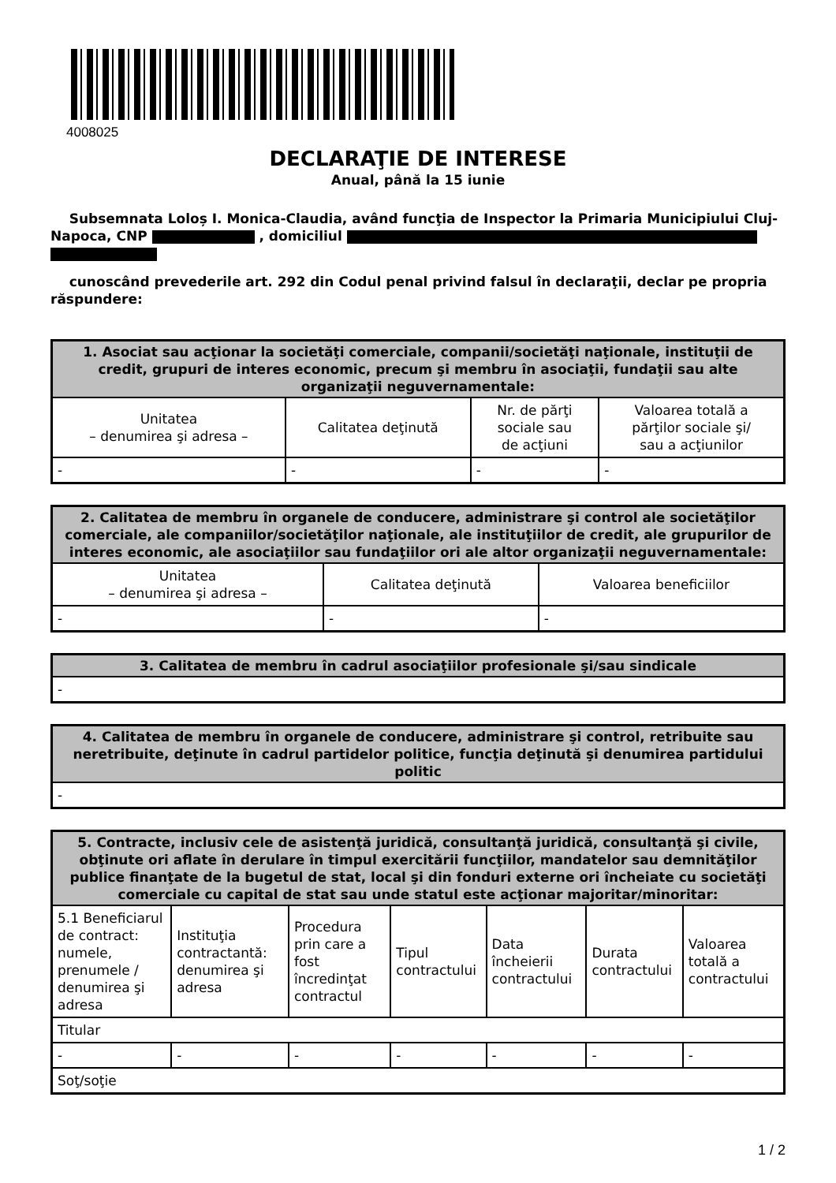4008025
DECLARAŢIE DE INTERESE
Anual, până la 15 iunie
Subsemnata Loloș I. Monica-Claudia, având funcţia de Inspector la Primaria Municipiului Cluj-Napoca, CNP , domiciliul
cunoscând prevederile art. 292 din Codul penal privind falsul în declaraţii, declar pe propria răspundere:
| 1. Asociat sau acţionar la societăţi comerciale, companii/societăţi naţionale, instituţii de credit, grupuri de interes economic, precum şi membru în asociaţii, fundaţii sau alte organizaţii neguvernamentale: | | | |
| --- | --- | --- | --- |
| Unitatea – denumirea şi adresa – | Calitatea deţinută | Nr. de părţi sociale sau de acţiuni | Valoarea totală a părţilor sociale şi/ sau a acţiunilor |
| - | - | - | - |
| 2. Calitatea de membru în organele de conducere, administrare şi control ale societăţilor comerciale, ale companiilor/societăţilor naţionale, ale instituţiilor de credit, ale grupurilor de interes economic, ale asociaţiilor sau fundaţiilor ori ale altor organizaţii neguvernamentale: | | |
| --- | --- | --- |
| Unitatea – denumirea şi adresa – | Calitatea deţinută | Valoarea beneficiilor |
| - | - | - |
| 3. Calitatea de membru în cadrul asociaţiilor profesionale şi/sau sindicale |
| --- |
| - |
| 4. Calitatea de membru în organele de conducere, administrare şi control, retribuite sau neretribuite, deţinute în cadrul partidelor politice, funcţia deţinută şi denumirea partidului politic |
| --- |
| - |
| 5. Contracte, inclusiv cele de asistenţă juridică, consultanţă juridică, consultanţă şi civile, obţinute ori aflate în derulare în timpul exercitării funcţiilor, mandatelor sau demnităţilor publice finanţate de la bugetul de stat, local şi din fonduri externe ori încheiate cu societăţi comerciale cu capital de stat sau unde statul este acţionar majoritar/minoritar: | | | | | | |
| --- | --- | --- | --- | --- | --- | --- |
| 5.1 Beneficiarul de contract: numele, prenumele / denumirea şi adresa | Instituţia contractantă: denumirea şi adresa | Procedura prin care a fost încredinţat contractul | Tipul contractului | Data încheierii contractului | Durata contractului | Valoarea totală a contractului |
| Titular | | | | | | |
| - | - | - | - | - | - | - |
| Soţ/soţie | | | | | | |
1 / 2